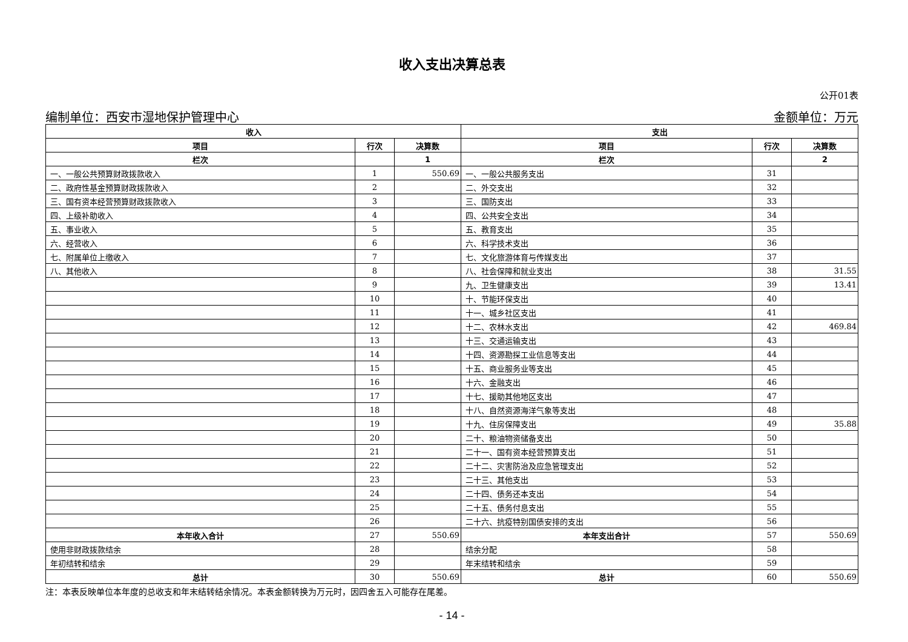收入支出决算总表
公开01表
编制单位：西安市湿地保护管理中心 金额单位：万元
| 收入 | | | 支出 | | |
| --- | --- | --- | --- | --- | --- |
| 项目 | 行次 | 决算数 | 项目 | 行次 | 决算数 |
| 栏次 | | 1 | 栏次 | | 2 |
| 一、一般公共预算财政拨款收入 | 1 | 550.69 | 一、一般公共服务支出 | 31 | |
| 二、政府性基金预算财政拨款收入 | 2 | | 二、外交支出 | 32 | |
| 三、国有资本经营预算财政拨款收入 | 3 | | 三、国防支出 | 33 | |
| 四、上级补助收入 | 4 | | 四、公共安全支出 | 34 | |
| 五、事业收入 | 5 | | 五、教育支出 | 35 | |
| 六、经营收入 | 6 | | 六、科学技术支出 | 36 | |
| 七、附属单位上缴收入 | 7 | | 七、文化旅游体育与传媒支出 | 37 | |
| 八、其他收入 | 8 | | 八、社会保障和就业支出 | 38 | 31.55 |
| | 9 | | 九、卫生健康支出 | 39 | 13.41 |
| | 10 | | 十、节能环保支出 | 40 | |
| | 11 | | 十一、城乡社区支出 | 41 | |
| | 12 | | 十二、农林水支出 | 42 | 469.84 |
| | 13 | | 十三、交通运输支出 | 43 | |
| | 14 | | 十四、资源勘探工业信息等支出 | 44 | |
| | 15 | | 十五、商业服务业等支出 | 45 | |
| | 16 | | 十六、金融支出 | 46 | |
| | 17 | | 十七、援助其他地区支出 | 47 | |
| | 18 | | 十八、自然资源海洋气象等支出 | 48 | |
| | 19 | | 十九、住房保障支出 | 49 | 35.88 |
| | 20 | | 二十、粮油物资储备支出 | 50 | |
| | 21 | | 二十一、国有资本经营预算支出 | 51 | |
| | 22 | | 二十二、灾害防治及应急管理支出 | 52 | |
| | 23 | | 二十三、其他支出 | 53 | |
| | 24 | | 二十四、债务还本支出 | 54 | |
| | 25 | | 二十五、债务付息支出 | 55 | |
| | 26 | | 二十六、抗疫特别国债安排的支出 | 56 | |
| 本年收入合计 | 27 | 550.69 | 本年支出合计 | 57 | 550.69 |
| 使用非财政拨款结余 | 28 | | 结余分配 | 58 | |
| 年初结转和结余 | 29 | | 年末结转和结余 | 59 | |
| 总计 | 30 | 550.69 | 总计 | 60 | 550.69 |
注：本表反映单位本年度的总收支和年末结转结余情况。本表金额转换为万元时，因四舍五入可能存在尾差。
- 14 -